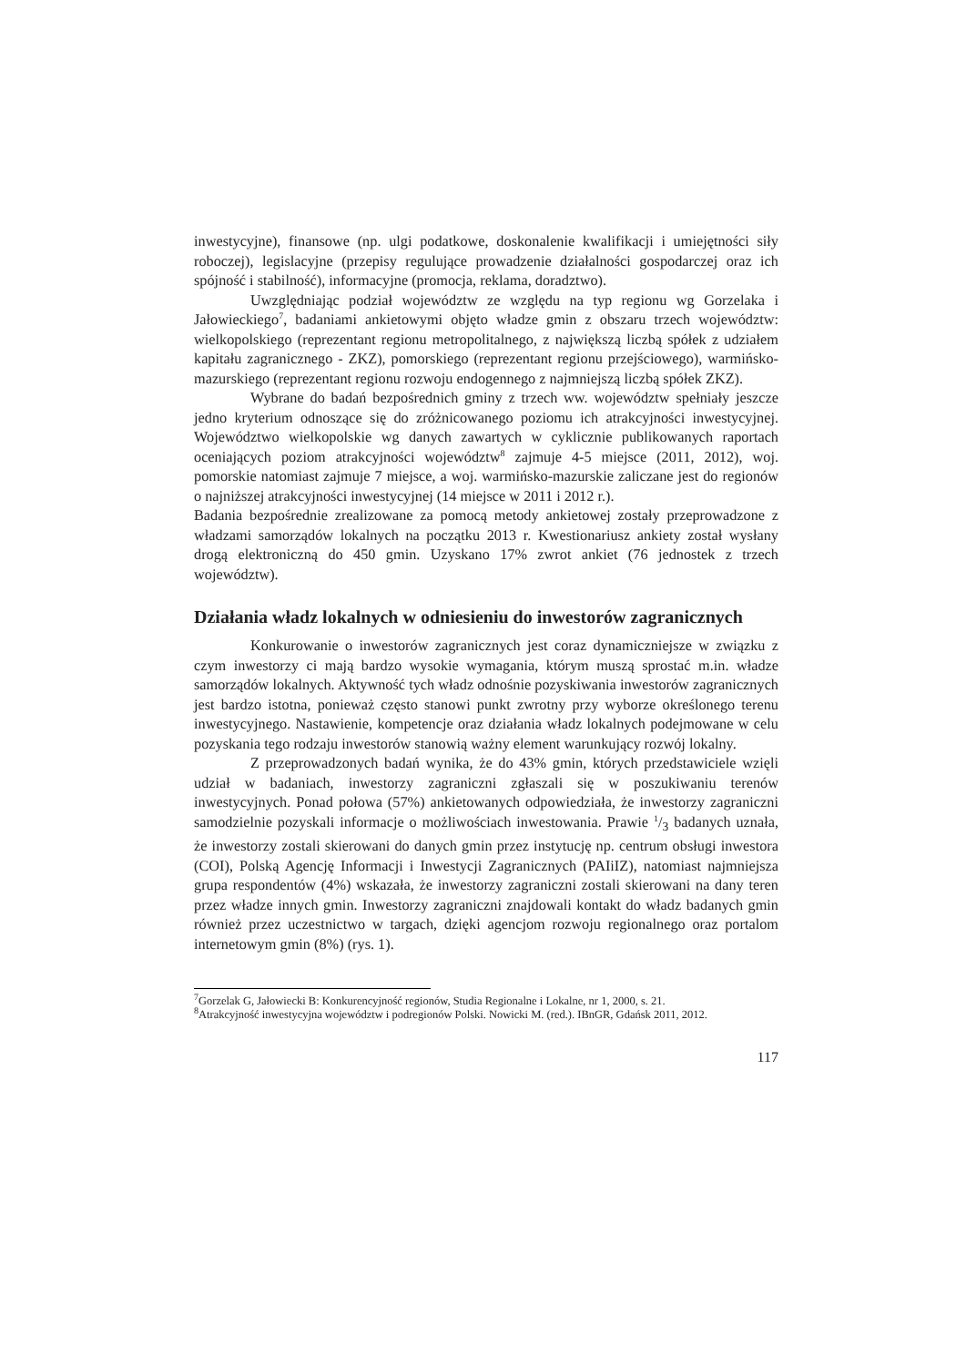inwestycyjne), finansowe (np. ulgi podatkowe, doskonalenie kwalifikacji i umiejętności siły roboczej), legislacyjne (przepisy regulujące prowadzenie działalności gospodarczej oraz ich spójność i stabilność), informacyjne (promocja, reklama, doradztwo).
Uwzględniając podział województw ze względu na typ regionu wg Gorzelaka i Jałowieckiego<sup>7</sup>, badaniami ankietowymi objęto władze gmin z obszaru trzech województw: wielkopolskiego (reprezentant regionu metropolitalnego, z największą liczbą spółek z udziałem kapitału zagranicznego - ZKZ), pomorskiego (reprezentant regionu przejściowego), warmińsko-mazurskiego (reprezentant regionu rozwoju endogennego z najmniejszą liczbą spółek ZKZ).
Wybrane do badań bezpośrednich gminy z trzech ww. województw spełniały jeszcze jedno kryterium odnoszące się do zróżnicowanego poziomu ich atrakcyjności inwestycyjnej. Województwo wielkopolskie wg danych zawartych w cyklicznie publikowanych raportach oceniających poziom atrakcyjności województw<sup>8</sup> zajmuje 4-5 miejsce (2011, 2012), woj. pomorskie natomiast zajmuje 7 miejsce, a woj. warmińsko-mazurskie zaliczane jest do regionów o najniższej atrakcyjności inwestycyjnej (14 miejsce w 2011 i 2012 r.).
Badania bezpośrednie zrealizowane za pomocą metody ankietowej zostały przeprowadzone z władzami samorządów lokalnych na początku 2013 r. Kwestionariusz ankiety został wysłany drogą elektroniczną do 450 gmin. Uzyskano 17% zwrot ankiet (76 jednostek z trzech województw).
Działania władz lokalnych w odniesieniu do inwestorów zagranicznych
Konkurowanie o inwestorów zagranicznych jest coraz dynamiczniejsze w związku z czym inwestorzy ci mają bardzo wysokie wymagania, którym muszą sprostać m.in. władze samorządów lokalnych. Aktywność tych władz odnośnie pozyskiwania inwestorów zagranicznych jest bardzo istotna, ponieważ często stanowi punkt zwrotny przy wyborze określonego terenu inwestycyjnego. Nastawienie, kompetencje oraz działania władz lokalnych podejmowane w celu pozyskania tego rodzaju inwestorów stanowią ważny element warunkujący rozwój lokalny.
Z przeprowadzonych badań wynika, że do 43% gmin, których przedstawiciele wzięli udział w badaniach, inwestorzy zagraniczni zgłaszali się w poszukiwaniu terenów inwestycyjnych. Ponad połowa (57%) ankietowanych odpowiedziała, że inwestorzy zagraniczni samodzielnie pozyskali informacje o możliwościach inwestowania. Prawie 1/3 badanych uznała, że inwestorzy zostali skierowani do danych gmin przez instytucję np. centrum obsługi inwestora (COI), Polską Agencję Informacji i Inwestycji Zagranicznych (PAIiIZ), natomiast najmniejsza grupa respondentów (4%) wskazała, że inwestorzy zagraniczni zostali skierowani na dany teren przez władze innych gmin. Inwestorzy zagraniczni znajdowali kontakt do władz badanych gmin również przez uczestnictwo w targach, dzięki agencjom rozwoju regionalnego oraz portalom internetowym gmin (8%) (rys. 1).
<sup>7</sup> Gorzelak G, Jałowiecki B: Konkurencyjność regionów, Studia Regionalne i Lokalne, nr 1, 2000, s. 21.
<sup>8</sup> Atrakcyjność inwestycyjna województw i podregionów Polski. Nowicki M. (red.). IBnGR, Gdańsk 2011, 2012.
117